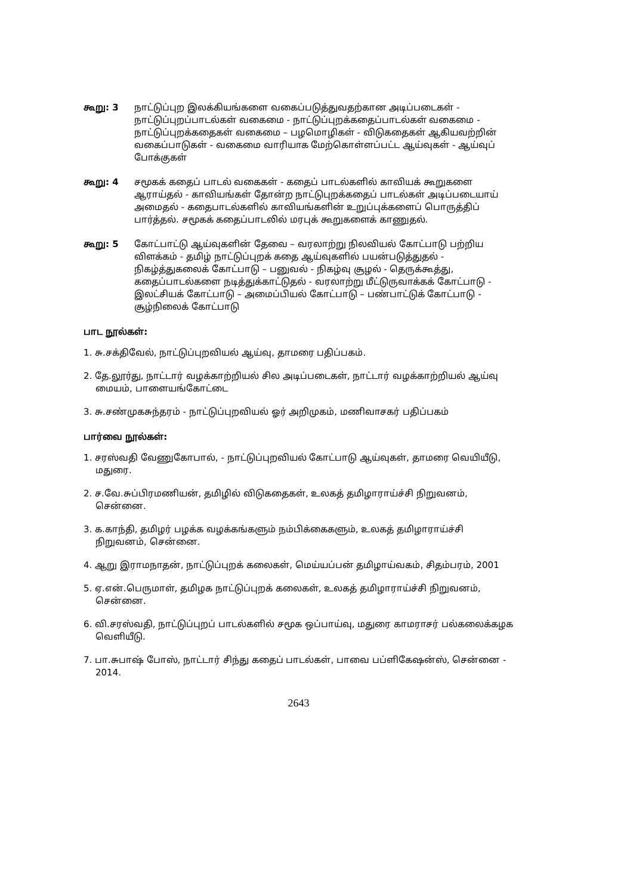கூறு: 3 நாட்டுப்புற இலக்கியங்களை வகைப்படுத்துவதற்கான அடிப்படைகள் - நாட்டுப்புறப்பாடல்கள் வகைமை - நாட்டுப்புறக்கதைப்பாடல்கள் வகைமை - நாட்டுப்புறக்கதைகள் வகைமை – பழமொழிகள் - விடுகதைகள் ஆகியவற்றின் வகைப்பாடுகள் - வகைமை வாரியாக மேற்கொள்ளப்பட்ட ஆய்வுகள் - ஆய்வுப் போக்குகள்
கூறு: 4 சமூகக் கதைப் பாடல் வகைகள் - கதைப் பாடல்களில் காவியக் கூறுகளை ஆராய்தல் - காவியங்கள் தோன்ற நாட்டுபுறக்கதைப் பாடல்கள் அடிப்படையாய் அமைதல் - கதைபாடல்களில் காவியங்களின் உறுப்புக்களைப் பொருத்திப் பார்த்தல். சமூகக் கதைப்பாடலில் மரபுக் கூறுகளைக் காணுதல்.
கூறு: 5 கோட்பாட்டு ஆய்வுகளின் தேவை – வரலாற்று நிலவியல் கோட்பாடு பற்றிய விளக்கம் - தமிழ் நாட்டுப்புறக் கதை ஆய்வுகளில் பயன்படுத்துதல் - நிகழ்த்துகலைக் கோட்பாடு – பனுவல் - நிகழ்வு சூழல் - தெருக்கூத்து, கதைப்பாடல்களை நடித்துக்காட்டுதல் - வரலாற்று மீட்டுருவாக்கக் கோட்பாடு - இலட்சியக் கோட்பாடு – அமைப்பியல் கோட்பாடு – பண்பாட்டுக் கோட்பாடு - சூழ்நிலைக் கோட்பாடு
பாட நூல்கள்:
1. சு.சக்திவேல், நாட்டுப்புறவியல் ஆய்வு, தாமரை பதிப்பகம்.
2. தே.லூர்து, நாட்டார் வழக்காற்றியல் சில அடிப்படைகள், நாட்டார் வழக்காற்றியல் ஆய்வு மையம், பாளையங்கோட்டை
3. சு.சண்முகசுந்தரம் - நாட்டுப்புறவியல் ஓர் அறிமுகம், மணிவாசகர் பதிப்பகம்
பார்வை நூல்கள்:
1. சரஸ்வதி வேணுகோபால், - நாட்டுப்புறவியல் கோட்பாடு ஆய்வுகள், தாமரை வெயியீடு, மதுரை.
2. ச.வே.சுப்பிரமணியன், தமிழில் விடுகதைகள், உலகத் தமிழாராய்ச்சி நிறுவனம், சென்னை.
3. க.காந்தி, தமிழர் பழக்க வழக்கங்களும் நம்பிக்கைகளும், உலகத் தமிழாராய்ச்சி நிறுவனம், சென்னை.
4. ஆறு இராமநாதன், நாட்டுப்புறக் கலைகள், மெய்யப்பன் தமிழாய்வகம், சிதம்பரம், 2001
5. ஏ.என்.பெருமாள், தமிழக நாட்டுப்புறக் கலைகள், உலகத் தமிழாராய்ச்சி நிறுவனம், சென்னை.
6. வி.சரஸ்வதி, நாட்டுப்புறப் பாடல்களில் சமூக ஒப்பாய்வு, மதுரை காமராசர் பல்கலைக்கழக வெளியீடு.
7. பா.சுபாஷ் போஸ், நாட்டார் சிந்து கதைப் பாடல்கள், பாவை பப்ளிகேஷன்ஸ், சென்னை - 2014.
2643